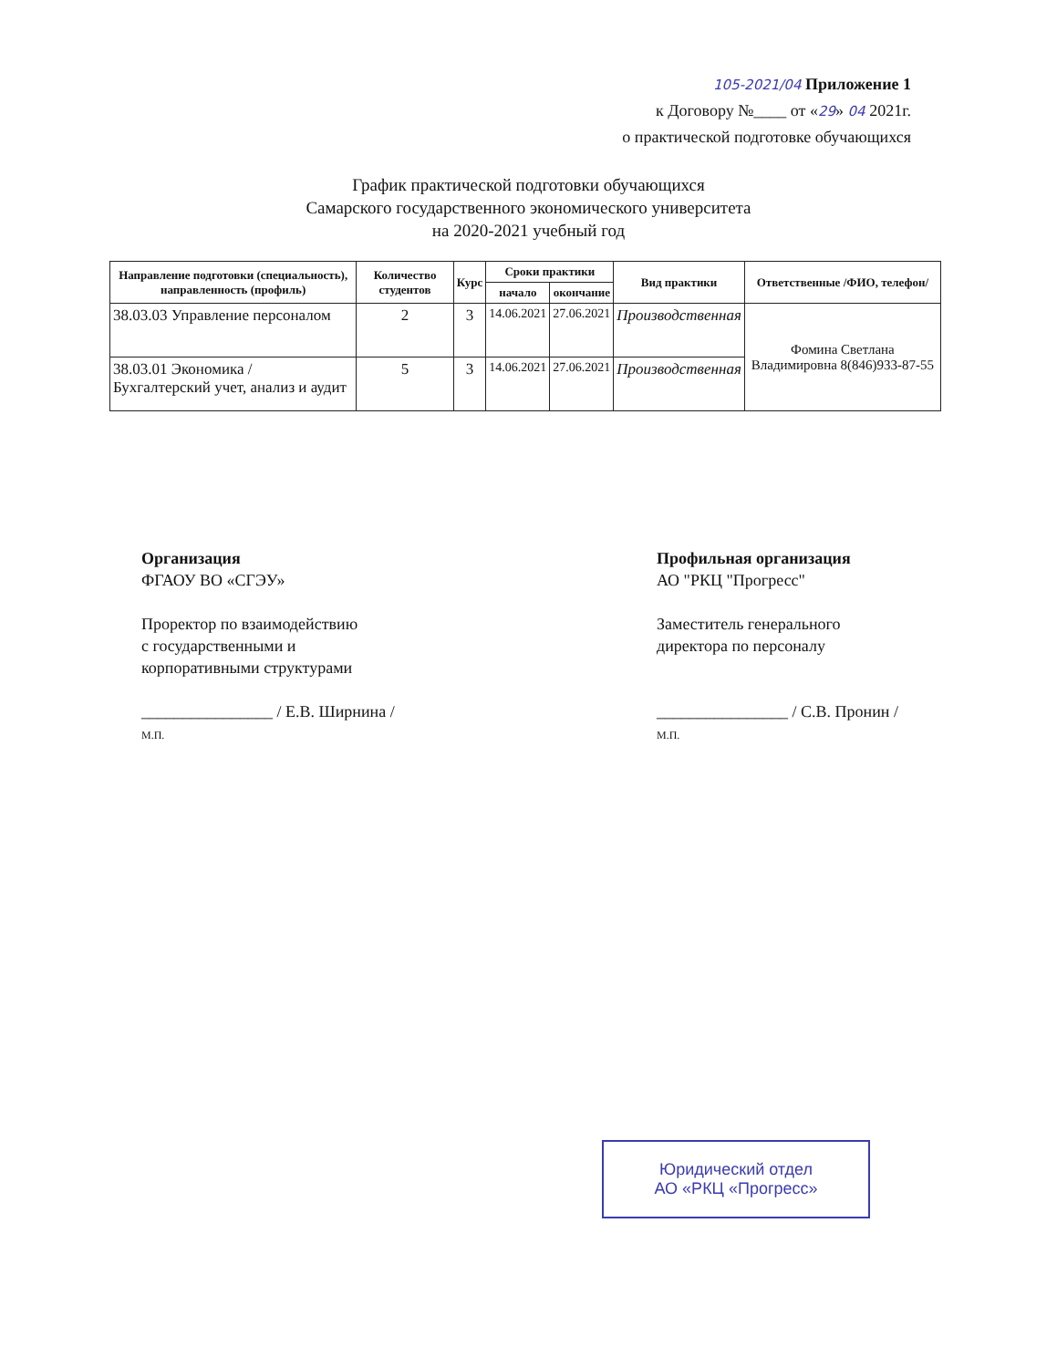105-2021/04 Приложение 1
к Договору №____ от «29» 04 2021г.
о практической подготовке обучающихся
График практической подготовки обучающихся
Самарского государственного экономического университета
на 2020-2021 учебный год
| Направление подготовки (специальность), направленность (профиль) | Количество студентов | Курс | Сроки практики | | Вид практики | Ответственные /ФИО, телефон/ |
| --- | --- | --- | --- | --- | --- | --- |
| | | | начало | окончание | | |
| 38.03.03 Управление персоналом | 2 | 3 | 14.06.2021 | 27.06.2021 | Производственная | Фомина Светлана Владимировна 8(846)933-87-55 |
| 38.03.01 Экономика / Бухгалтерский учет, анализ и аудит | 5 | 3 | 14.06.2021 | 27.06.2021 | Производственная | |
Организация
ФГАОУ ВО «СГЭУ»
Проректор по взаимодействию
с государственными и
корпоративными структурами
________________ / Е.В. Ширнина /
М.П.
Профильная организация
АО "РКЦ "Прогресс"
Заместитель генерального
директора по персоналу
________________ / С.В. Пронин /
М.П.
Юридический отдел
АО «РКЦ «Прогресс»